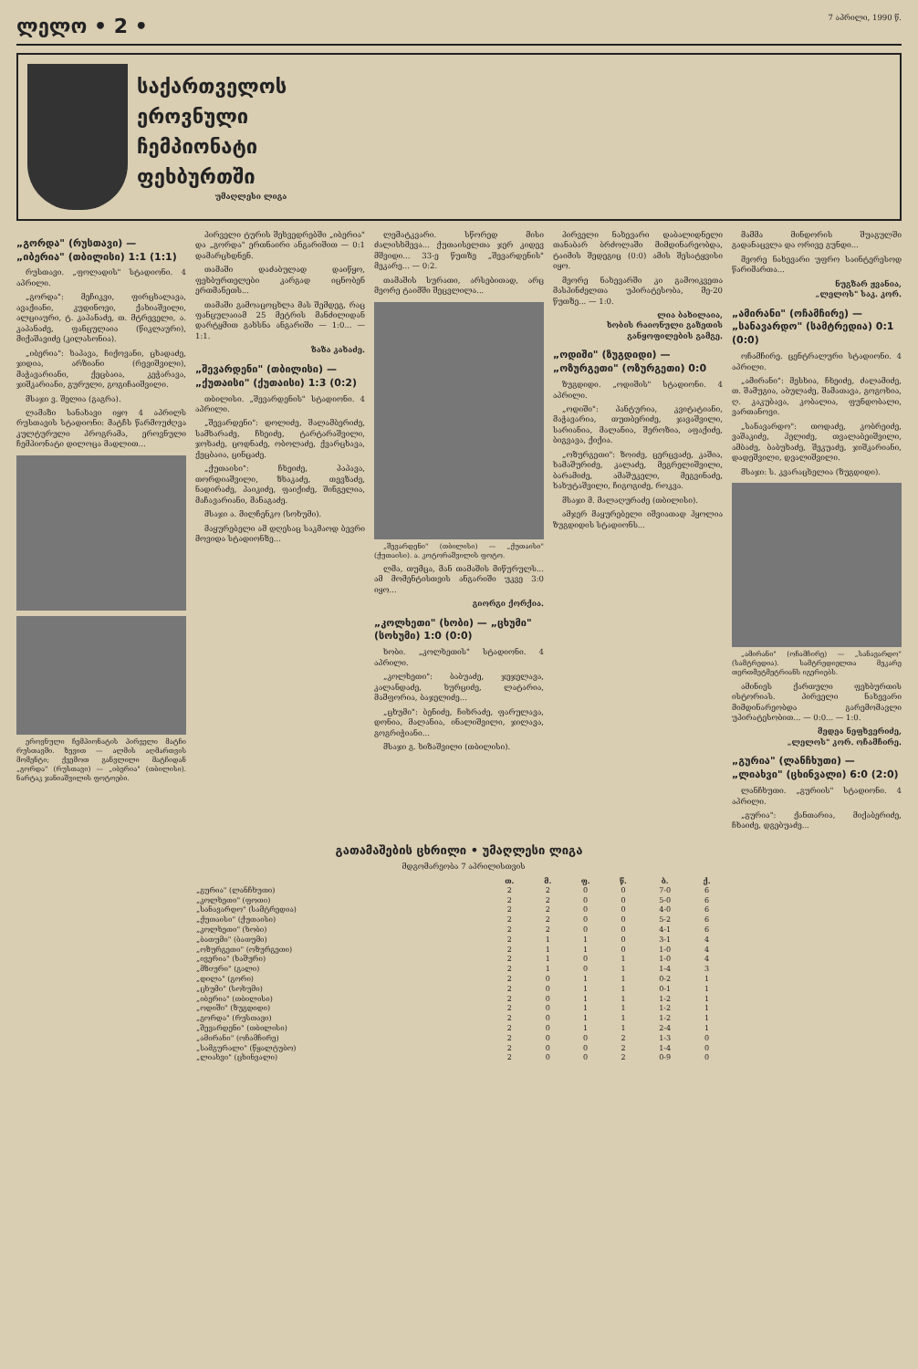ლელო • 2 • 7 აპრილი, 1990 წ.
საქართველოს
ეროვნული
ჩემპიონატი
ფეხბურთში
უმაღლესი ლიგა
„გორდა" (რუსთავი) — „იბერია" (თბილისი) 1:1 (1:1)
რუსთავი. „ფოლადის" სტადიონი. 4 აპრილი.
„გორდა": მეჩიკვი, ფირცხალავა, ავაქიანი, კუდინოვი, ქახიაშვილი, ალციაური, ტ. კაპანაძე, თ. მტრეველი, ა. კაპანაძე, ფანცულაია (წიკლაური), მიქაშავიძე (კილასონია).
„იბერია": ხაპავა, ჩიქოვანი, ცხადაძე, ჯიდია, არზიანი (რევიშვილი), მაჭავარიანი, ქეცბაია, კეჭარავა, ჯიშკარიანი, გურული, გოგიჩაიშვილი.
მსაჯი ვ. შელია (გაგრა).
ლამაზი სანახავი იყო 4 აპრილს რუსთავის სტადიონი: მატჩს წარმოუძღვა კულტურული პროგრამა, ეროვნული ჩემპიონატი დილოცა მადლით...
ეროვნული ჩემპიონატის პირველი მატჩი რუსთავში. ზევით — ალმის აღმართვის მომენტი; ქვემოთ განვლილი მატჩიდან „გორდა" (რუსთავი) — „იბერია" (თბილისი). ნარტაკ ჯანიაშვილის ფოტოები.
პირველი ტურის შეხვედრებში „იბერია" და „გორდა" ერთნაირი ანგარიშით — 0:1 დამარცხდნენ.
თამაში დაძაბულად დაიწყო, ფეხბურთელები კარგად იცნობენ ერთმანეთს...
თამაში გამოაცოცხლა მას შემდეგ, რაც ფანცულაიამ 25 მეტრის მანძილიდან დარტყმით გახსნა ანგარიში — 1:0... — 1:1.
ზაზა კახაძე.
„შევარდენი" (თბილისი) — „ქუთაისი" (ქუთაისი) 1:3 (0:2)
თბილისი. „შევარდენის" სტადიონი. 4 აპრილი.
„შევარდენი": დოლიძე, შალამბერიძე, სამხარაძე, ჩხეიძე, ტარტარაშვილი, ჯოხაძე, ცოდნაძე, ობოლაძე, ქვარცხავა, ქეცბაია, ცინცაძე.
„ქუთაისი": ჩხეიძე, პაპავა, თორდიაშვილი, ზხაკაძე, თევზაძე, ნადირაძე, პაიკიძე, ფაიქიძე, შინგელია, მაჩავარიანი, მანაგაძე.
მსაჯი ა. მილჩენკო (სოხუმი).
მაყურებელი ამ დღესაც საკმაოდ ბევრი მოვიდა სტადიონზე...
ლემატკვარი. სწორედ მისი ძალისხმევა... ქუთაისელთა ჯერ კიდევ მშვიდი... 33-ე წუთზე „შევარდენის" მეკარე... — 0:2.
თამაშის სურათი, არსებითად, არც მეორე ტაიმში შეცვლილა...
„შევარდენი" (თბილისი) — „ქუთაისი" (ქუთაისი). ა. კოტორაშვილის ფოტო.
ლმა, თუმცა, მან თამაშის მიწურულს... ამ მომენტისთვის ანგარიში უკვე 3:0 იყო...
გიორგი ქორქია.
„კოლხეთი" (ხობი) — „ცხუმი" (სოხუმი) 1:0 (0:0)
ხობი. „კოლხეთის" სტადიონი. 4 აპრილი.
„კოლხეთი": ბაბუაძე, ჯეჯელავა, კალანდაძე, ხურციძე, ლატარია, მამფორია, ბაჯელიძე...
„ცხუმი": ბენიძე, ჩიხრაძე, ფარულავა, დონია, მალანია, ინალიშვილი, ჯილავა, გოგრიჭიანი...
მსაჯი გ. ხიზაშვილი (თბილისი).
პირველი ნახევარი დაბალიდნელი თანაბარ ბრძოლაში მიმდინარეობდა, ტაიმის შედეგიც (0:0) ამის შესატყვისი იყო.
მეორე ნახევარში კი გამოიკვეთა მასპინძელთა უპირატესობა, მე-20 წუთზე... — 1:0.
ლია ბახილაია,
ხობის რაიონული გაზეთის განყოფილების გამგე.
„ოდიში" (ზუგდიდი) — „ოზურგეთი" (ოზურგეთი) 0:0
ზუგდიდი. „ოდიშის" სტადიონი. 4 აპრილი.
„ოდიში": პანტურია, კვიტატიანი, მაჭავარია, თუთბერიძე, ჯავაშვილი, სარიანია, მალანია, შეროზია, აფაქიძე, ბიგვავა, ქიქია.
„ოზურგეთი": ზოიძე, ცერცვაძე, კაშია, ხამაშურიძე, კალაძე, მეგრელიშვილი, ბარამიძე, ამაშუკელი, მეგვინაძე, ხახუტაშვილი, ჩიგოგიძე, როკვა.
მსაჯი მ. მალაღურაძე (თბილისი).
ამჯერ მაყურებელი იშვიათად ჰყოლია ზუგდიდის სტადიონს...
მამმა მინდორის შუაგულში გადანაცვლა და ორივე გუნდი...
მეორე ნახევარი უფრო საინტერესოდ წარიმართა...
ნუგზარ ჟვანია,
„ლელოს" საკ. კორ.
„ამირანი" (ოჩამჩირე) — „სანავარდო" (სამტრედია) 0:1 (0:0)
ოჩამჩირე. ცენტრალური სტადიონი. 4 აპრილი.
„ამირანი": მესხია, ჩხეიძე, ძალამიძე, თ. შამუგია, აბულაძე, შამათავა, გოგოხია, ღ. კაკუბავა, კობალია, ფუნდობალი, ვართანოვი.
„სანავარდო": თოდაძე, კობრეიძე, ვაშაკიძე, ჰელიძე, თვალაბეიშვილი, ამბაძე, ბაბუხაძე, შეკუაძე, ჯიშკარიანი, დადეშვილი, დვალიშვილი.
მსაჯი: ს. კვარაცხელია (ზუგდიდი).
„ამირანი" (ოჩამჩირე) — „სანავარდო" (სამტრედია). სამტრედიელთა მეკარე თერთმეტმეტრიანს იგერიებს.
ამინიეს ქართული ფეხბურთის ისტორიას. პირველი ნახევარი მიმდინარეობდა გარემომავლი უპირატესობით... — 0:0... — 1:0.
მედეა ნეფხვერიძე,
„ლელოს" კორ. ოჩამჩირე.
„გურია" (ლანჩხუთი) — „ლიახვი" (ცხინვალი) 6:0 (2:0)
ლანჩხუთი. „გურიის" სტადიონი. 4 აპრილი.
„გურია": ქანთარია, მიქაბერიძე, ჩხაიძე, დგებუაძე...
გათამაშების ცხრილი • უმაღლესი ლიგა
მდგომარეობა 7 აპრილისთვის
| | თ. | მ. | ფ. | წ. | ბ. | ქ. |
| --- | --- | --- | --- | --- | --- | --- |
| „გურია" (ლანჩხუთი) | 2 | 2 | 0 | 0 | 7-0 | 6 |
| „კოლხეთი" (ფოთი) | 2 | 2 | 0 | 0 | 5-0 | 6 |
| „სანავარდო" (სამტრედია) | 2 | 2 | 0 | 0 | 4-0 | 6 |
| „ქუთაისი" (ქუთაისი) | 2 | 2 | 0 | 0 | 5-2 | 6 |
| „კოლხეთი" (ხობი) | 2 | 2 | 0 | 0 | 4-1 | 6 |
| „ბათუმი" (ბათუმი) | 2 | 1 | 1 | 0 | 3-1 | 4 |
| „ოზურგეთი" (ოზურგეთი) | 2 | 1 | 1 | 0 | 1-0 | 4 |
| „ივერია" (ხაშური) | 2 | 1 | 0 | 1 | 1-0 | 4 |
| „მზიური" (გალი) | 2 | 1 | 0 | 1 | 1-4 | 3 |
| „დილა" (გორი) | 2 | 0 | 1 | 1 | 0-2 | 1 |
| „ცხუმი" (სოხუმი) | 2 | 0 | 1 | 1 | 0-1 | 1 |
| „იბერია" (თბილისი) | 2 | 0 | 1 | 1 | 1-2 | 1 |
| „ოდიში" (ზუგდიდი) | 2 | 0 | 1 | 1 | 1-2 | 1 |
| „გორდა" (რუსთავი) | 2 | 0 | 1 | 1 | 1-2 | 1 |
| „შევარდენი" (თბილისი) | 2 | 0 | 1 | 1 | 2-4 | 1 |
| „ამირანი" (ოჩამჩირე) | 2 | 0 | 0 | 2 | 1-3 | 0 |
| „სამგურალი" (წყალტუბო) | 2 | 0 | 0 | 2 | 1-4 | 0 |
| „ლიახვი" (ცხინვალი) | 2 | 0 | 0 | 2 | 0-9 | 0 |